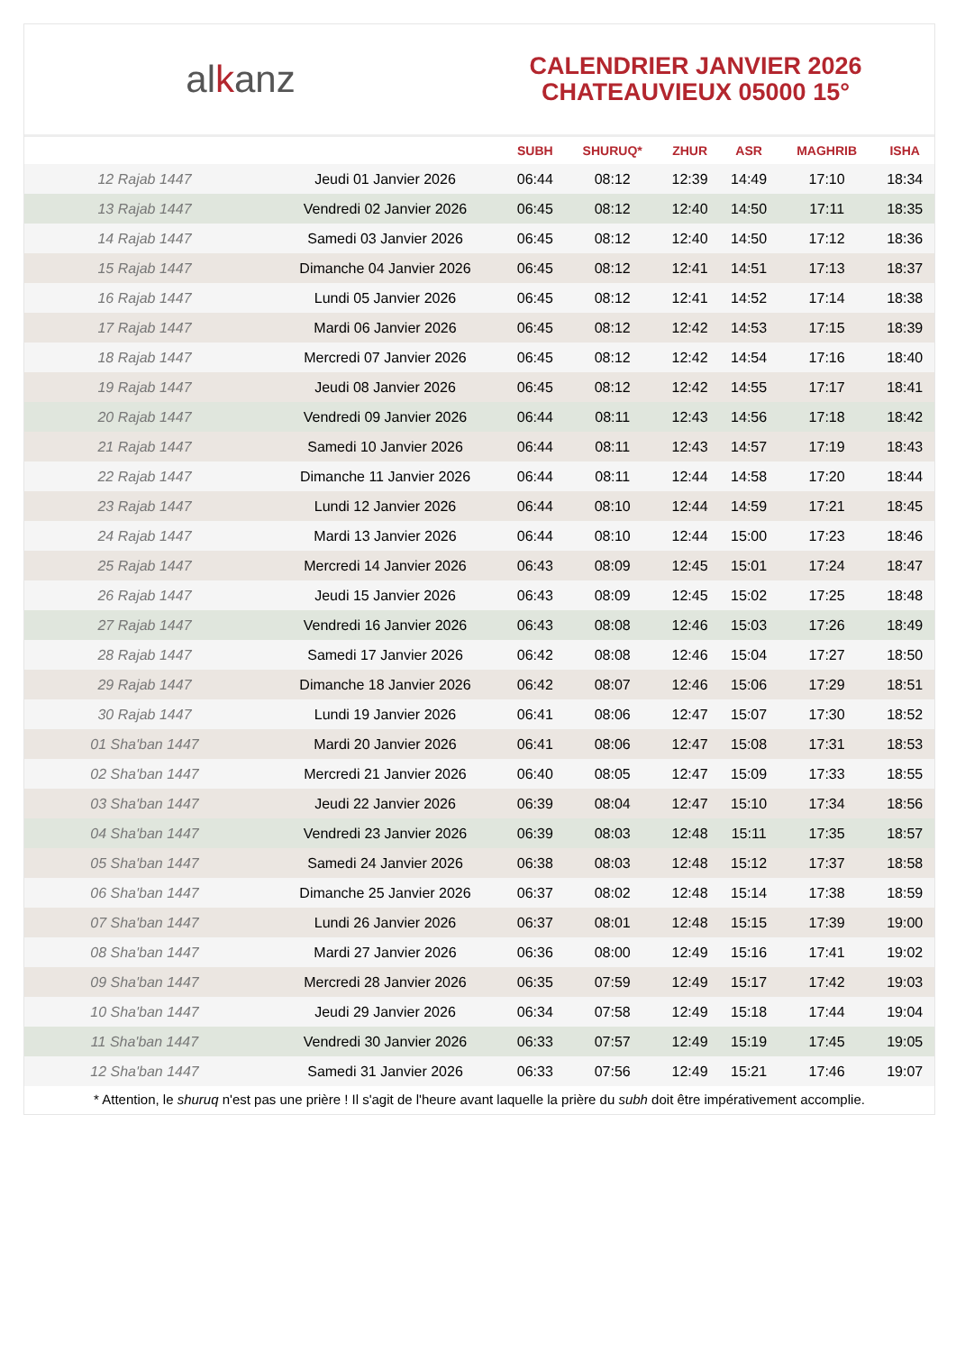alkanz
CALENDRIER JANVIER 2026
CHATEAUVIEUX 05000 15°
| | | SUBH | SHURUQ* | ZHUR | ASR | MAGHRIB | ISHA |
| --- | --- | --- | --- | --- | --- | --- | --- |
| 12 Rajab 1447 | Jeudi 01 Janvier 2026 | 06:44 | 08:12 | 12:39 | 14:49 | 17:10 | 18:34 |
| 13 Rajab 1447 | Vendredi 02 Janvier 2026 | 06:45 | 08:12 | 12:40 | 14:50 | 17:11 | 18:35 |
| 14 Rajab 1447 | Samedi 03 Janvier 2026 | 06:45 | 08:12 | 12:40 | 14:50 | 17:12 | 18:36 |
| 15 Rajab 1447 | Dimanche 04 Janvier 2026 | 06:45 | 08:12 | 12:41 | 14:51 | 17:13 | 18:37 |
| 16 Rajab 1447 | Lundi 05 Janvier 2026 | 06:45 | 08:12 | 12:41 | 14:52 | 17:14 | 18:38 |
| 17 Rajab 1447 | Mardi 06 Janvier 2026 | 06:45 | 08:12 | 12:42 | 14:53 | 17:15 | 18:39 |
| 18 Rajab 1447 | Mercredi 07 Janvier 2026 | 06:45 | 08:12 | 12:42 | 14:54 | 17:16 | 18:40 |
| 19 Rajab 1447 | Jeudi 08 Janvier 2026 | 06:45 | 08:12 | 12:42 | 14:55 | 17:17 | 18:41 |
| 20 Rajab 1447 | Vendredi 09 Janvier 2026 | 06:44 | 08:11 | 12:43 | 14:56 | 17:18 | 18:42 |
| 21 Rajab 1447 | Samedi 10 Janvier 2026 | 06:44 | 08:11 | 12:43 | 14:57 | 17:19 | 18:43 |
| 22 Rajab 1447 | Dimanche 11 Janvier 2026 | 06:44 | 08:11 | 12:44 | 14:58 | 17:20 | 18:44 |
| 23 Rajab 1447 | Lundi 12 Janvier 2026 | 06:44 | 08:10 | 12:44 | 14:59 | 17:21 | 18:45 |
| 24 Rajab 1447 | Mardi 13 Janvier 2026 | 06:44 | 08:10 | 12:44 | 15:00 | 17:23 | 18:46 |
| 25 Rajab 1447 | Mercredi 14 Janvier 2026 | 06:43 | 08:09 | 12:45 | 15:01 | 17:24 | 18:47 |
| 26 Rajab 1447 | Jeudi 15 Janvier 2026 | 06:43 | 08:09 | 12:45 | 15:02 | 17:25 | 18:48 |
| 27 Rajab 1447 | Vendredi 16 Janvier 2026 | 06:43 | 08:08 | 12:46 | 15:03 | 17:26 | 18:49 |
| 28 Rajab 1447 | Samedi 17 Janvier 2026 | 06:42 | 08:08 | 12:46 | 15:04 | 17:27 | 18:50 |
| 29 Rajab 1447 | Dimanche 18 Janvier 2026 | 06:42 | 08:07 | 12:46 | 15:06 | 17:29 | 18:51 |
| 30 Rajab 1447 | Lundi 19 Janvier 2026 | 06:41 | 08:06 | 12:47 | 15:07 | 17:30 | 18:52 |
| 01 Sha'ban 1447 | Mardi 20 Janvier 2026 | 06:41 | 08:06 | 12:47 | 15:08 | 17:31 | 18:53 |
| 02 Sha'ban 1447 | Mercredi 21 Janvier 2026 | 06:40 | 08:05 | 12:47 | 15:09 | 17:33 | 18:55 |
| 03 Sha'ban 1447 | Jeudi 22 Janvier 2026 | 06:39 | 08:04 | 12:47 | 15:10 | 17:34 | 18:56 |
| 04 Sha'ban 1447 | Vendredi 23 Janvier 2026 | 06:39 | 08:03 | 12:48 | 15:11 | 17:35 | 18:57 |
| 05 Sha'ban 1447 | Samedi 24 Janvier 2026 | 06:38 | 08:03 | 12:48 | 15:12 | 17:37 | 18:58 |
| 06 Sha'ban 1447 | Dimanche 25 Janvier 2026 | 06:37 | 08:02 | 12:48 | 15:14 | 17:38 | 18:59 |
| 07 Sha'ban 1447 | Lundi 26 Janvier 2026 | 06:37 | 08:01 | 12:48 | 15:15 | 17:39 | 19:00 |
| 08 Sha'ban 1447 | Mardi 27 Janvier 2026 | 06:36 | 08:00 | 12:49 | 15:16 | 17:41 | 19:02 |
| 09 Sha'ban 1447 | Mercredi 28 Janvier 2026 | 06:35 | 07:59 | 12:49 | 15:17 | 17:42 | 19:03 |
| 10 Sha'ban 1447 | Jeudi 29 Janvier 2026 | 06:34 | 07:58 | 12:49 | 15:18 | 17:44 | 19:04 |
| 11 Sha'ban 1447 | Vendredi 30 Janvier 2026 | 06:33 | 07:57 | 12:49 | 15:19 | 17:45 | 19:05 |
| 12 Sha'ban 1447 | Samedi 31 Janvier 2026 | 06:33 | 07:56 | 12:49 | 15:21 | 17:46 | 19:07 |
* Attention, le shuruq n'est pas une prière ! Il s'agit de l'heure avant laquelle la prière du subh doit être impérativement accomplie.